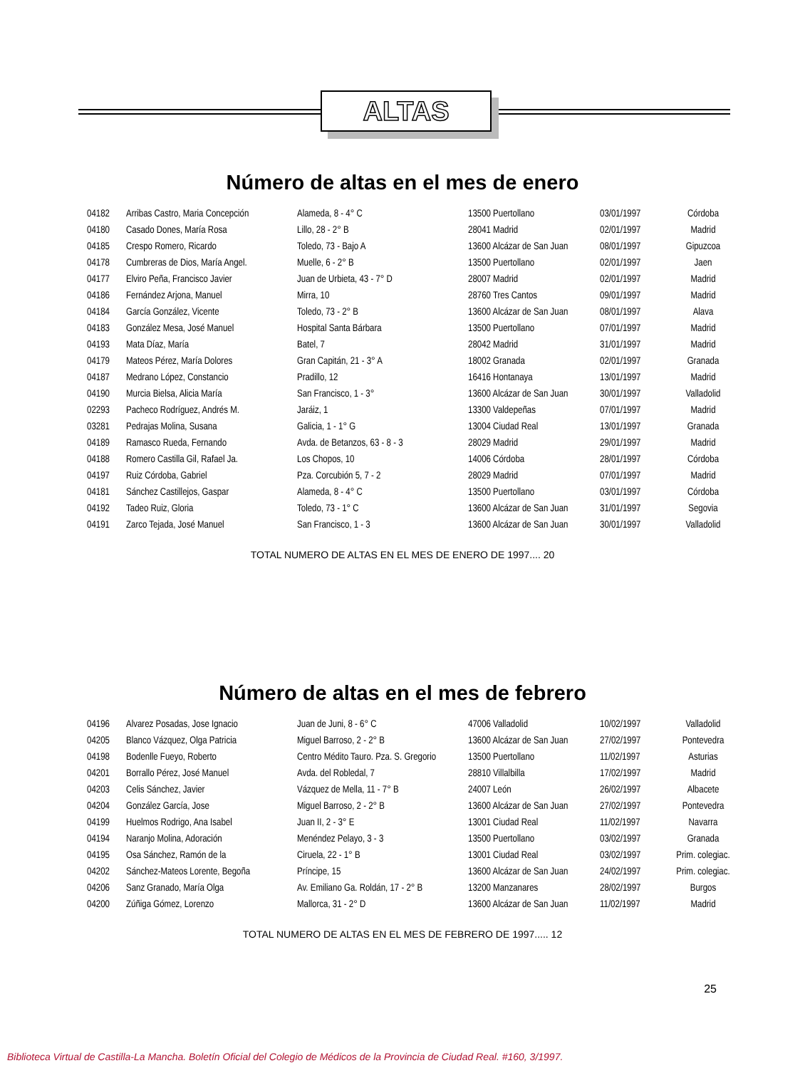ALTAS
Número de altas en el mes de enero
| 04182 | Arribas Castro, Maria Concepción | Alameda, 8 - 4° C | 13500 Puertollano | 03/01/1997 | Córdoba |
| 04180 | Casado Dones, María Rosa | Lillo, 28 - 2° B | 28041 Madrid | 02/01/1997 | Madrid |
| 04185 | Crespo Romero, Ricardo | Toledo, 73 - Bajo A | 13600 Alcázar de San Juan | 08/01/1997 | Gipuzcoa |
| 04178 | Cumbreras de Dios, María Angel. | Muelle, 6 - 2° B | 13500 Puertollano | 02/01/1997 | Jaen |
| 04177 | Elviro Peña, Francisco Javier | Juan de Urbieta, 43 - 7° D | 28007 Madrid | 02/01/1997 | Madrid |
| 04186 | Fernández Arjona, Manuel | Mirra, 10 | 28760 Tres Cantos | 09/01/1997 | Madrid |
| 04184 | García González, Vicente | Toledo, 73 - 2° B | 13600 Alcázar de San Juan | 08/01/1997 | Alava |
| 04183 | González Mesa, José Manuel | Hospital Santa Bárbara | 13500 Puertollano | 07/01/1997 | Madrid |
| 04193 | Mata Díaz, María | Batel, 7 | 28042 Madrid | 31/01/1997 | Madrid |
| 04179 | Mateos Pérez, María Dolores | Gran Capitán, 21 - 3° A | 18002 Granada | 02/01/1997 | Granada |
| 04187 | Medrano López, Constancio | Pradillo, 12 | 16416 Hontanaya | 13/01/1997 | Madrid |
| 04190 | Murcia Bielsa, Alicia María | San Francisco, 1 - 3° | 13600 Alcázar de San Juan | 30/01/1997 | Valladolid |
| 02293 | Pacheco Rodríguez, Andrés M. | Jaráiz, 1 | 13300 Valdepeñas | 07/01/1997 | Madrid |
| 03281 | Pedrajas Molina, Susana | Galicia, 1 - 1° G | 13004 Ciudad Real | 13/01/1997 | Granada |
| 04189 | Ramasco Rueda, Fernando | Avda. de Betanzos, 63 - 8 - 3 | 28029 Madrid | 29/01/1997 | Madrid |
| 04188 | Romero Castilla Gil, Rafael Ja. | Los Chopos, 10 | 14006 Córdoba | 28/01/1997 | Córdoba |
| 04197 | Ruiz Córdoba, Gabriel | Pza. Corcubión 5, 7 - 2 | 28029 Madrid | 07/01/1997 | Madrid |
| 04181 | Sánchez Castillejos, Gaspar | Alameda, 8 - 4° C | 13500 Puertollano | 03/01/1997 | Córdoba |
| 04192 | Tadeo Ruiz, Gloria | Toledo, 73 - 1° C | 13600 Alcázar de San Juan | 31/01/1997 | Segovia |
| 04191 | Zarco Tejada, José Manuel | San Francisco, 1 - 3 | 13600 Alcázar de San Juan | 30/01/1997 | Valladolid |
TOTAL NUMERO DE ALTAS EN EL MES DE ENERO DE 1997.... 20
Número de altas en el mes de febrero
| 04196 | Alvarez Posadas, Jose Ignacio | Juan de Juni, 8 - 6° C | 47006 Valladolid | 10/02/1997 | Valladolid |
| 04205 | Blanco Vázquez, Olga Patricia | Miguel Barroso, 2 - 2° B | 13600 Alcázar de San Juan | 27/02/1997 | Pontevedra |
| 04198 | Bodenlle Fueyo, Roberto | Centro Médito Tauro. Pza. S. Gregorio | 13500 Puertollano | 11/02/1997 | Asturias |
| 04201 | Borrallo Pérez, José Manuel | Avda. del Robledal, 7 | 28810 Villalbilla | 17/02/1997 | Madrid |
| 04203 | Celis Sánchez, Javier | Vázquez de Mella, 11 - 7° B | 24007 León | 26/02/1997 | Albacete |
| 04204 | González García, Jose | Miguel Barroso, 2 - 2° B | 13600 Alcázar de San Juan | 27/02/1997 | Pontevedra |
| 04199 | Huelmos Rodrigo, Ana Isabel | Juan II, 2 - 3° E | 13001 Ciudad Real | 11/02/1997 | Navarra |
| 04194 | Naranjo Molina, Adoración | Menéndez Pelayo, 3 - 3 | 13500 Puertollano | 03/02/1997 | Granada |
| 04195 | Osa Sánchez, Ramón de la | Ciruela, 22 - 1° B | 13001 Ciudad Real | 03/02/1997 | Prim. colegiac. |
| 04202 | Sánchez-Mateos Lorente, Begoña | Príncipe, 15 | 13600 Alcázar de San Juan | 24/02/1997 | Prim. colegiac. |
| 04206 | Sanz Granado, María Olga | Av. Emiliano Ga. Roldán, 17 - 2° B | 13200 Manzanares | 28/02/1997 | Burgos |
| 04200 | Zúñiga Gómez, Lorenzo | Mallorca, 31 - 2° D | 13600 Alcázar de San Juan | 11/02/1997 | Madrid |
TOTAL NUMERO DE ALTAS EN EL MES DE FEBRERO DE 1997..... 12
25
Biblioteca Virtual de Castilla-La Mancha. Boletín Oficial del Colegio de Médicos de la Provincia de Ciudad Real. #160, 3/1997.